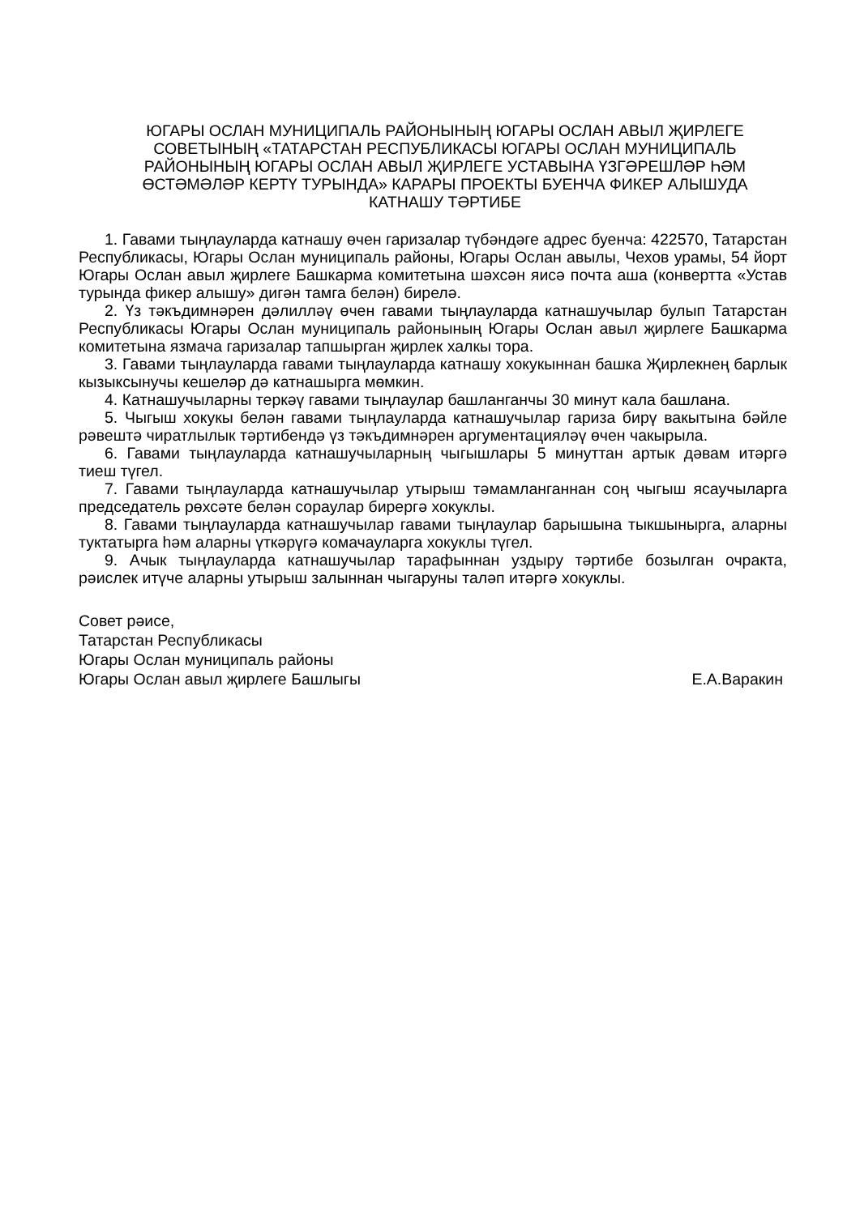ЮГАРЫ ОСЛАН МУНИЦИПАЛЬ РАЙОНЫНЫҢ ЮГАРЫ ОСЛАН АВЫЛ ҖИРЛЕГЕ СОВЕТЫНЫҢ «ТАТАРСТАН РЕСПУБЛИКАСЫ ЮГАРЫ ОСЛАН МУНИЦИПАЛЬ РАЙОНЫНЫҢ ЮГАРЫ ОСЛАН АВЫЛ ҖИРЛЕГЕ УСТАВЫНА ҮЗГӘРЕШЛӘР ҺӘМ ӨСТӘМӘЛӘР КЕРТҮ ТУРЫНДА» КАРАРЫ ПРОЕКТЫ БУЕНЧА ФИКЕР АЛЫШУДА КАТНАШУ ТӘРТИБЕ
1. Гавами тыңлауларда катнашу өчен гаризалар түбәндәге адрес буенча: 422570, Татарстан Республикасы, Югары Ослан муниципаль районы, Югары Ослан авылы, Чехов урамы, 54 йорт Югары Ослан авыл җирлеге Башкарма комитетына шәхсән яисә почта аша (конвертта «Устав турында фикер алышу» дигән тамга белән) бирелә.
2. Үз тәкъдимнәрен дәлилләү өчен гавами тыңлауларда катнашучылар булып Татарстан Республикасы Югары Ослан муниципаль районының Югары Ослан авыл җирлеге Башкарма комитетына язмача гаризалар тапшырган җирлек халкы тора.
3. Гавами тыңлауларда гавами тыңлауларда катнашу хокукыннан башка Җирлекнең барлык кызыксынучы кешеләр дә катнашырга мөмкин.
4. Катнашучыларны теркәү гавами тыңлаулар башланганчы 30 минут кала башлана.
5. Чыгыш хокукы белән гавами тыңлауларда катнашучылар гариза бирү вакытына бәйле рәвештә чиратлылык тәртибендә үз тәкъдимнәрен аргументацияләү өчен чакырыла.
6. Гавами тыңлауларда катнашучыларның чыгышлары 5 минуттан артык дәвам итәргә тиеш түгел.
7. Гавами тыңлауларда катнашучылар утырыш тәмамланганнан соң чыгыш ясаучыларга председатель рөхсәте белән сораулар бирергә хокуклы.
8. Гавами тыңлауларда катнашучылар гавами тыңлаулар барышына тыкшынырга, аларны туктатырга һәм аларны үткәрүгә комачауларга хокуклы түгел.
9. Ачык тыңлауларда катнашучылар тарафыннан уздыру тәртибе бозылган очракта, рәислек итүче аларны утырыш залыннан чыгаруны таләп итәргә хокуклы.
Совет рәисе,
Татарстан Республикасы
Югары Ослан муниципаль районы
Югары Ослан авыл җирлеге Башлыгы Е.А.Варакин